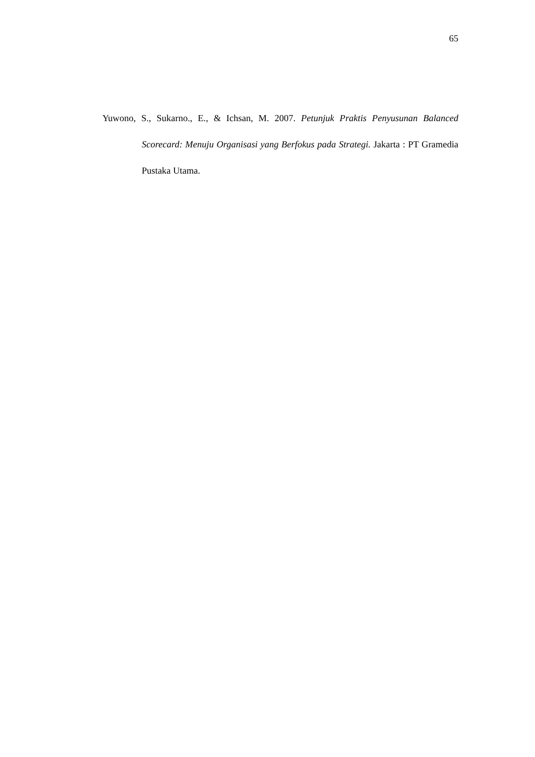65
Yuwono, S., Sukarno., E., & Ichsan, M. 2007. Petunjuk Praktis Penyusunan Balanced Scorecard: Menuju Organisasi yang Berfokus pada Strategi. Jakarta : PT Gramedia Pustaka Utama.